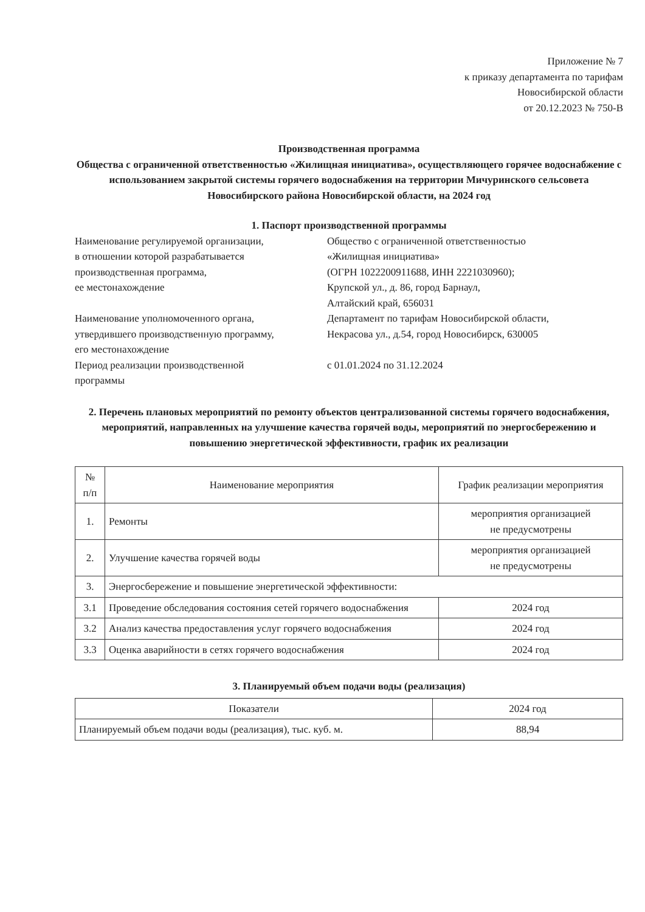Приложение № 7
к приказу департамента по тарифам
Новосибирской области
от 20.12.2023 № 750-В
Производственная программа
Общества с ограниченной ответственностью «Жилищная инициатива», осуществляющего горячее водоснабжение с использованием закрытой системы горячего водоснабжения на территории Мичуринского сельсовета Новосибирского района Новосибирской области, на 2024 год
1. Паспорт производственной программы
| Наименование регулируемой организации, в отношении которой разрабатывается производственная программа, ее местонахождение | Общество с ограниченной ответственностью «Жилищная инициатива» (ОГРН 1022200911688, ИНН 2221030960); Крупской ул., д. 86, город Барнаул, Алтайский край, 656031 |
| Наименование уполномоченного органа, утвердившего производственную программу, его местонахождение | Департамент по тарифам Новосибирской области, Некрасова ул., д.54, город Новосибирск, 630005 |
| Период реализации производственной программы | с 01.01.2024 по 31.12.2024 |
2. Перечень плановых мероприятий по ремонту объектов централизованной системы горячего водоснабжения, мероприятий, направленных на улучшение качества горячей воды, мероприятий по энергосбережению и повышению энергетической эффективности, график их реализации
| № п/п | Наименование мероприятия | График реализации мероприятия |
| --- | --- | --- |
| 1. | Ремонты | мероприятия организацией не предусмотрены |
| 2. | Улучшение качества горячей воды | мероприятия организацией не предусмотрены |
| 3. | Энергосбережение и повышение энергетической эффективности: | |
| 3.1 | Проведение обследования состояния сетей горячего водоснабжения | 2024 год |
| 3.2 | Анализ качества предоставления услуг горячего водоснабжения | 2024 год |
| 3.3 | Оценка аварийности в сетях горячего водоснабжения | 2024 год |
3. Планируемый объем подачи воды (реализация)
| Показатели | 2024 год |
| --- | --- |
| Планируемый объем подачи воды (реализация), тыс. куб. м. | 88,94 |